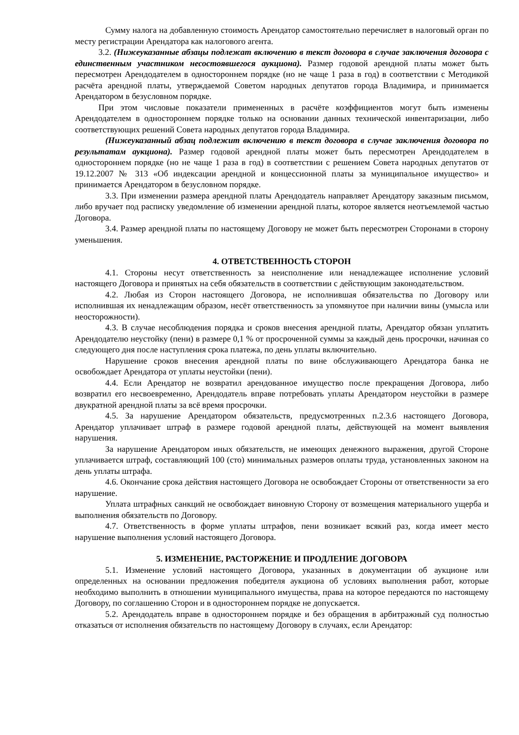Сумму налога на добавленную стоимость Арендатор самостоятельно перечисляет в налоговый орган по месту регистрации Арендатора как налогового агента.
3.2. (Нижеуказанные абзацы подлежат включению в текст договора в случае заключения договора с единственным участником несостоявшегося аукциона). Размер годовой арендной платы может быть пересмотрен Арендодателем в одностороннем порядке (но не чаще 1 раза в год) в соответствии с Методикой расчёта арендной платы, утверждаемой Советом народных депутатов города Владимира, и принимается Арендатором в безусловном порядке.
При этом числовые показатели примененных в расчёте коэффициентов могут быть изменены Арендодателем в одностороннем порядке только на основании данных технической инвентаризации, либо соответствующих решений Совета народных депутатов города Владимира.
(Нижеуказанный абзац подлежит включению в текст договора в случае заключения договора по результатам аукциона). Размер годовой арендной платы может быть пересмотрен Арендодателем в одностороннем порядке (но не чаще 1 раза в год) в соответствии с решением Совета народных депутатов от 19.12.2007 № 313 «Об индексации арендной и концессионной платы за муниципальное имущество» и принимается Арендатором в безусловном порядке.
3.3. При изменении размера арендной платы Арендодатель направляет Арендатору заказным письмом, либо вручает под расписку уведомление об изменении арендной платы, которое является неотъемлемой частью Договора.
3.4. Размер арендной платы по настоящему Договору не может быть пересмотрен Сторонами в сторону уменьшения.
4. ОТВЕТСТВЕННОСТЬ СТОРОН
4.1. Стороны несут ответственность за неисполнение или ненадлежащее исполнение условий настоящего Договора и принятых на себя обязательств в соответствии с действующим законодательством.
4.2. Любая из Сторон настоящего Договора, не исполнившая обязательства по Договору или исполнившая их ненадлежащим образом, несёт ответственность за упомянутое при наличии вины (умысла или неосторожности).
4.3. В случае несоблюдения порядка и сроков внесения арендной платы, Арендатор обязан уплатить Арендодателю неустойку (пени) в размере 0,1 % от просроченной суммы за каждый день просрочки, начиная со следующего дня после наступления срока платежа, по день уплаты включительно.
Нарушение сроков внесения арендной платы по вине обслуживающего Арендатора банка не освобождает Арендатора от уплаты неустойки (пени).
4.4. Если Арендатор не возвратил арендованное имущество после прекращения Договора, либо возвратил его несвоевременно, Арендодатель вправе потребовать уплаты Арендатором неустойки в размере двукратной арендной платы за всё время просрочки.
4.5. За нарушение Арендатором обязательств, предусмотренных п.2.3.6 настоящего Договора, Арендатор уплачивает штраф в размере годовой арендной платы, действующей на момент выявления нарушения.
За нарушение Арендатором иных обязательств, не имеющих денежного выражения, другой Стороне уплачивается штраф, составляющий 100 (сто) минимальных размеров оплаты труда, установленных законом на день уплаты штрафа.
4.6. Окончание срока действия настоящего Договора не освобождает Стороны от ответственности за его нарушение.
Уплата штрафных санкций не освобождает виновную Сторону от возмещения материального ущерба и выполнения обязательств по Договору.
4.7. Ответственность в форме уплаты штрафов, пени возникает всякий раз, когда имеет место нарушение выполнения условий настоящего Договора.
5. ИЗМЕНЕНИЕ, РАСТОРЖЕНИЕ И ПРОДЛЕНИЕ ДОГОВОРА
5.1. Изменение условий настоящего Договора, указанных в документации об аукционе или определенных на основании предложения победителя аукциона об условиях выполнения работ, которые необходимо выполнить в отношении муниципального имущества, права на которое передаются по настоящему Договору, по соглашению Сторон и в одностороннем порядке не допускается.
5.2. Арендодатель вправе в одностороннем порядке и без обращения в арбитражный суд полностью отказаться от исполнения обязательств по настоящему Договору в случаях, если Арендатор: